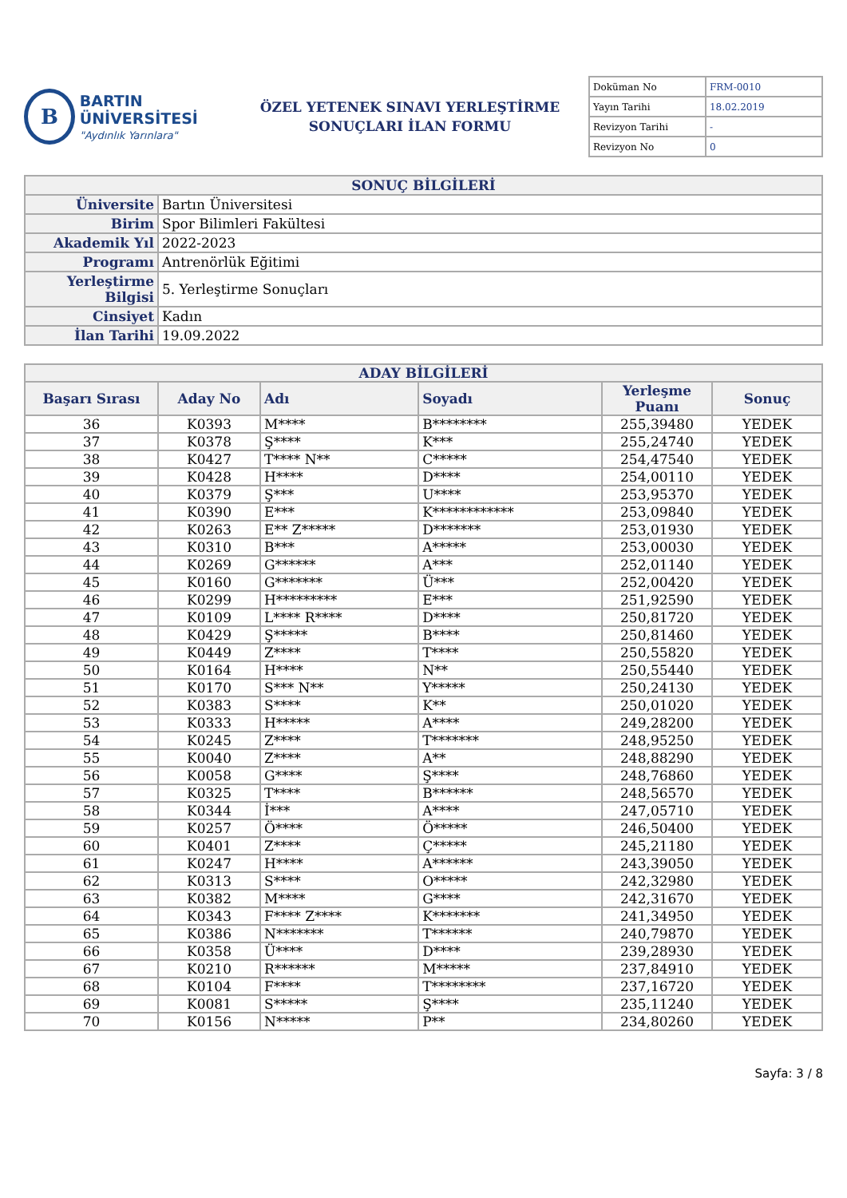B
BARTIN ÜNİVERSİTESİ
"Aydınlık Yarınlara"
ÖZEL YETENEK SINAVI YERLEŞTİRME
SONUÇLARI İLAN FORMU
| Doküman No | FRM-0010 |
| Yayın Tarihi | 18.02.2019 |
| Revizyon Tarihi | - |
| Revizyon No | 0 |
| SONUÇ BİLGİLERİ | |
| --- | --- |
| Üniversite | Bartın Üniversitesi |
| Birim | Spor Bilimleri Fakültesi |
| Akademik Yıl | 2022-2023 |
| Programı | Antrenörlük Eğitimi |
| Yerleştirme Bilgisi | 5. Yerleştirme Sonuçları |
| Cinsiyet | Kadın |
| İlan Tarihi | 19.09.2022 |
| ADAY BİLGİLERİ | | | | | |
| --- | --- | --- | --- | --- | --- |
| Başarı Sırası | Aday No | Adı | Soyadı | Yerleşme Puanı | Sonuç |
| 36 | K0393 | M**** | B******** | 255,39480 | YEDEK |
| 37 | K0378 | Ş**** | K*** | 255,24740 | YEDEK |
| 38 | K0427 | T**** N** | C***** | 254,47540 | YEDEK |
| 39 | K0428 | H**** | D**** | 254,00110 | YEDEK |
| 40 | K0379 | Ş*** | U**** | 253,95370 | YEDEK |
| 41 | K0390 | E*** | K************ | 253,09840 | YEDEK |
| 42 | K0263 | E** Z***** | D******* | 253,01930 | YEDEK |
| 43 | K0310 | B*** | A***** | 253,00030 | YEDEK |
| 44 | K0269 | G****** | A*** | 252,01140 | YEDEK |
| 45 | K0160 | G******* | Ü*** | 252,00420 | YEDEK |
| 46 | K0299 | H********* | E*** | 251,92590 | YEDEK |
| 47 | K0109 | L**** R**** | D**** | 250,81720 | YEDEK |
| 48 | K0429 | Ş***** | B**** | 250,81460 | YEDEK |
| 49 | K0449 | Z**** | T**** | 250,55820 | YEDEK |
| 50 | K0164 | H**** | N** | 250,55440 | YEDEK |
| 51 | K0170 | S*** N** | Y***** | 250,24130 | YEDEK |
| 52 | K0383 | S**** | K** | 250,01020 | YEDEK |
| 53 | K0333 | H***** | A**** | 249,28200 | YEDEK |
| 54 | K0245 | Z**** | T******* | 248,95250 | YEDEK |
| 55 | K0040 | Z**** | A** | 248,88290 | YEDEK |
| 56 | K0058 | G**** | Ş**** | 248,76860 | YEDEK |
| 57 | K0325 | T**** | B****** | 248,56570 | YEDEK |
| 58 | K0344 | İ*** | A**** | 247,05710 | YEDEK |
| 59 | K0257 | Ö**** | Ö***** | 246,50400 | YEDEK |
| 60 | K0401 | Z**** | Ç***** | 245,21180 | YEDEK |
| 61 | K0247 | H**** | A****** | 243,39050 | YEDEK |
| 62 | K0313 | S**** | O***** | 242,32980 | YEDEK |
| 63 | K0382 | M**** | G**** | 242,31670 | YEDEK |
| 64 | K0343 | F**** Z**** | K******* | 241,34950 | YEDEK |
| 65 | K0386 | N******* | T****** | 240,79870 | YEDEK |
| 66 | K0358 | Ü**** | D**** | 239,28930 | YEDEK |
| 67 | K0210 | R****** | M***** | 237,84910 | YEDEK |
| 68 | K0104 | F**** | T******** | 237,16720 | YEDEK |
| 69 | K0081 | S***** | Ş**** | 235,11240 | YEDEK |
| 70 | K0156 | N***** | P** | 234,80260 | YEDEK |
Sayfa: 3 / 8